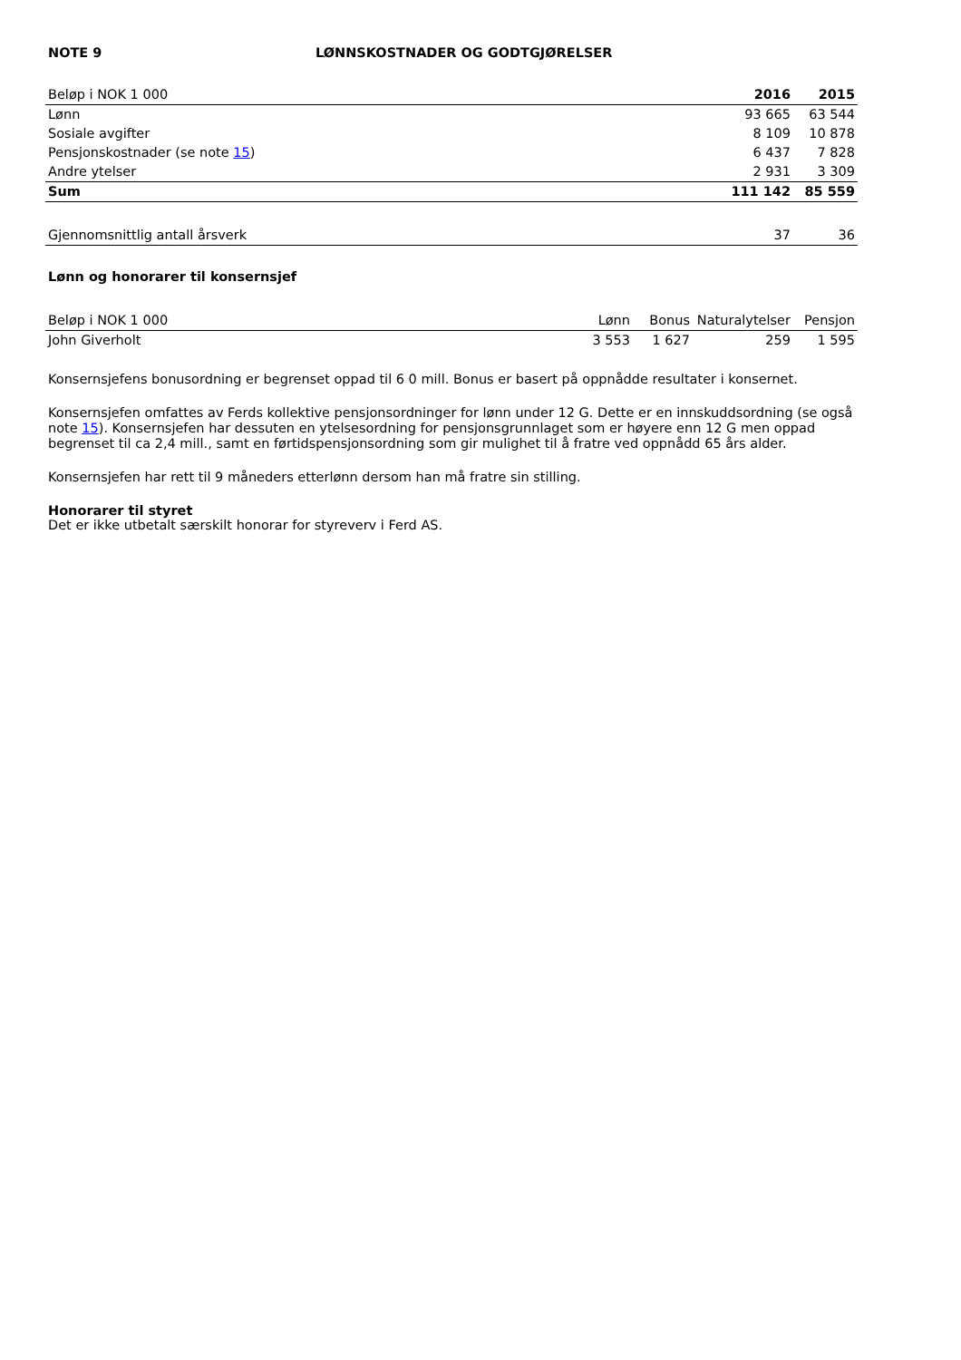NOTE 9 LØNNSKOSTNADER OG GODTGJØRELSER
| Beløp i NOK 1 000 | 2016 | 2015 |
| --- | --- | --- |
| Lønn | 93 665 | 63 544 |
| Sosiale avgifter | 8 109 | 10 878 |
| Pensjonskostnader (se note 15 ) | 6 437 | 7 828 |
| Andre ytelser | 2 931 | 3 309 |
| Sum | 111 142 | 85 559 |
| Gjennomsnittlig antall årsverk | 37 | 36 |
Lønn og honorarer til konsernsjef
| Beløp i NOK 1 000 | Lønn | Bonus | Naturalytelser | Pensjon |
| --- | --- | --- | --- | --- |
| John Giverholt | 3 553 | 1 627 | 259 | 1 595 |
Konsernsjefens bonusordning er begrenset oppad til 6 0 mill. Bonus er basert på oppnådde resultater i konsernet.
Konsernsjefen omfattes av Ferds kollektive pensjonsordninger for lønn under 12 G. Dette er en innskuddsordning (se også note 15). Konsernsjefen har dessuten en ytelsesordning for pensjonsgrunnlaget som er høyere enn 12 G men oppad begrenset til ca 2,4 mill., samt en førtidspensjonsordning som gir mulighet til å fratre ved oppnådd 65 års alder.
Konsernsjefen har rett til 9 måneders etterlønn dersom han må fratre sin stilling.
Honorarer til styret
Det er ikke utbetalt særskilt honorar for styreverv i Ferd AS.